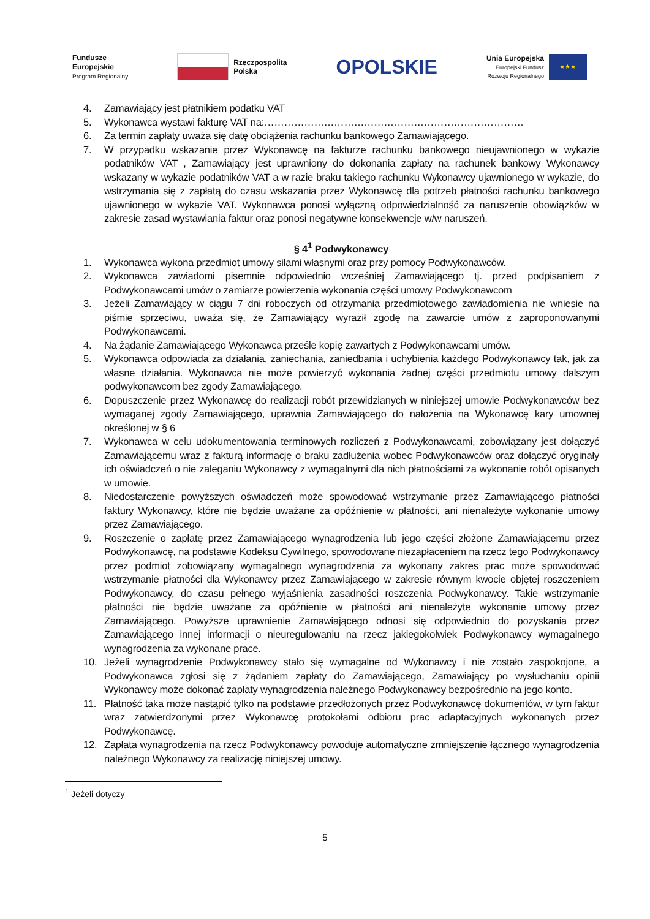Fundusze
Europejskie
Program Regionalny
Rzeczpospolita
Polska
OPOLSKIE
Unia Europejska
Europejski Fundusz
Rozwoju Regionalnego
★★★
4. Zamawiający jest płatnikiem podatku VAT
5. Wykonawca wystawi fakturę VAT na:……………………………………………………………………
6. Za termin zapłaty uważa się datę obciążenia rachunku bankowego Zamawiającego.
7. W przypadku wskazanie przez Wykonawcę na fakturze rachunku bankowego nieujawnionego w wykazie podatników VAT , Zamawiający jest uprawniony do dokonania zapłaty na rachunek bankowy Wykonawcy wskazany w wykazie podatników VAT a w razie braku takiego rachunku Wykonawcy ujawnionego w wykazie, do wstrzymania się z zapłatą do czasu wskazania przez Wykonawcę dla potrzeb płatności rachunku bankowego ujawnionego w wykazie VAT. Wykonawca ponosi wyłączną odpowiedzialność za naruszenie obowiązków w zakresie zasad wystawiania faktur oraz ponosi negatywne konsekwencje w/w naruszeń.
§ 4<sup>1</sup> Podwykonawcy
1. Wykonawca wykona przedmiot umowy siłami własnymi oraz przy pomocy Podwykonawców.
2. Wykonawca zawiadomi pisemnie odpowiednio wcześniej Zamawiającego tj. przed podpisaniem z Podwykonawcami umów o zamiarze powierzenia wykonania części umowy Podwykonawcom
3. Jeżeli Zamawiający w ciągu 7 dni roboczych od otrzymania przedmiotowego zawiadomienia nie wniesie na piśmie sprzeciwu, uważa się, że Zamawiający wyraził zgodę na zawarcie umów z zaproponowanymi Podwykonawcami.
4. Na żądanie Zamawiającego Wykonawca prześle kopię zawartych z Podwykonawcami umów.
5. Wykonawca odpowiada za działania, zaniechania, zaniedbania i uchybienia każdego Podwykonawcy tak, jak za własne działania. Wykonawca nie może powierzyć wykonania żadnej części przedmiotu umowy dalszym podwykonawcom bez zgody Zamawiającego.
6. Dopuszczenie przez Wykonawcę do realizacji robót przewidzianych w niniejszej umowie Podwykonawców bez wymaganej zgody Zamawiającego, uprawnia Zamawiającego do nałożenia na Wykonawcę kary umownej określonej w § 6
7. Wykonawca w celu udokumentowania terminowych rozliczeń z Podwykonawcami, zobowiązany jest dołączyć Zamawiającemu wraz z fakturą informację o braku zadłużenia wobec Podwykonawców oraz dołączyć oryginały ich oświadczeń o nie zaleganiu Wykonawcy z wymagalnymi dla nich płatnościami za wykonanie robót opisanych w umowie.
8. Niedostarczenie powyższych oświadczeń może spowodować wstrzymanie przez Zamawiającego płatności faktury Wykonawcy, które nie będzie uważane za opóźnienie w płatności, ani nienależyte wykonanie umowy przez Zamawiającego.
9. Roszczenie o zapłatę przez Zamawiającego wynagrodzenia lub jego części złożone Zamawiającemu przez Podwykonawcę, na podstawie Kodeksu Cywilnego, spowodowane niezapłaceniem na rzecz tego Podwykonawcy przez podmiot zobowiązany wymagalnego wynagrodzenia za wykonany zakres prac może spowodować wstrzymanie płatności dla Wykonawcy przez Zamawiającego w zakresie równym kwocie objętej roszczeniem Podwykonawcy, do czasu pełnego wyjaśnienia zasadności roszczenia Podwykonawcy. Takie wstrzymanie płatności nie będzie uważane za opóźnienie w płatności ani nienależyte wykonanie umowy przez Zamawiającego. Powyższe uprawnienie Zamawiającego odnosi się odpowiednio do pozyskania przez Zamawiającego innej informacji o nieuregulowaniu na rzecz jakiegokolwiek Podwykonawcy wymagalnego wynagrodzenia za wykonane prace.
10. Jeżeli wynagrodzenie Podwykonawcy stało się wymagalne od Wykonawcy i nie zostało zaspokojone, a Podwykonawca zgłosi się z żądaniem zapłaty do Zamawiającego, Zamawiający po wysłuchaniu opinii Wykonawcy może dokonać zapłaty wynagrodzenia należnego Podwykonawcy bezpośrednio na jego konto.
11. Płatność taka może nastąpić tylko na podstawie przedłożonych przez Podwykonawcę dokumentów, w tym faktur wraz zatwierdzonymi przez Wykonawcę protokołami odbioru prac adaptacyjnych wykonanych przez Podwykonawcę.
12. Zapłata wynagrodzenia na rzecz Podwykonawcy powoduje automatyczne zmniejszenie łącznego wynagrodzenia należnego Wykonawcy za realizację niniejszej umowy.
<sup>1</sup> Jeżeli dotyczy
5